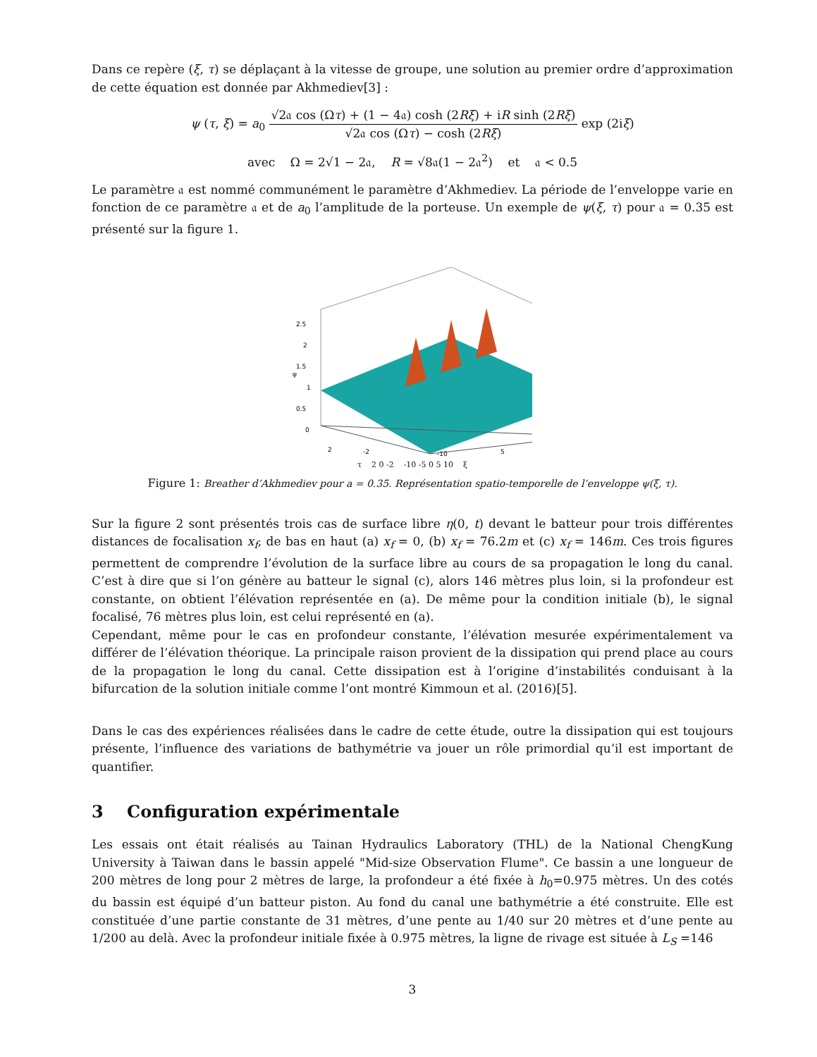Dans ce repère (ξ, τ) se déplaçant à la vitesse de groupe, une solution au premier ordre d’approximation de cette équation est donnée par Akhmediev[3] :
ψ (τ, ξ) = a<sub>0</sub> √2𝔞 cos (Ωτ) + (1 − 4𝔞) cosh (2Rξ) + iR sinh (2Rξ) √2𝔞 cos (Ωτ) − cosh (2Rξ) exp (2iξ)
avec Ω = 2√1 − 2𝔞, R = √8𝔞(1 − 2𝔞<sup>2</sup>) et 𝔞 < 0.5
Le paramètre 𝔞 est nommé communément le paramètre d’Akhmediev. La période de l’enveloppe varie en fonction de ce paramètre 𝔞 et de a<sub>0</sub> l’amplitude de la porteuse. Un exemple de ψ(ξ, τ) pour 𝔞 = 0.35 est présenté sur la figure 1.
2.5
2
1.5
1
0.5
0
ψ
2
-2
5
-10
τ 2 0 -2 -10 -5 0 5 10 ξ
Figure 1: Breather d’Akhmediev pour a = 0.35. Représentation spatio-temporelle de l’enveloppe ψ(ξ, τ).
Sur la figure 2 sont présentés trois cas de surface libre η(0, t) devant le batteur pour trois différentes distances de focalisation x<sub>f</sub>, de bas en haut (a) x<sub>f</sub> = 0, (b) x<sub>f</sub> = 76.2m et (c) x<sub>f</sub> = 146m. Ces trois figures permettent de comprendre l’évolution de la surface libre au cours de sa propagation le long du canal. C’est à dire que si l’on génère au batteur le signal (c), alors 146 mètres plus loin, si la profondeur est constante, on obtient l’élévation représentée en (a). De même pour la condition initiale (b), le signal focalisé, 76 mètres plus loin, est celui représenté en (a).
Cependant, même pour le cas en profondeur constante, l’élévation mesurée expérimentalement va différer de l’élévation théorique. La principale raison provient de la dissipation qui prend place au cours de la propagation le long du canal. Cette dissipation est à l’origine d’instabilités conduisant à la bifurcation de la solution initiale comme l’ont montré Kimmoun et al. (2016)[5].
Dans le cas des expériences réalisées dans le cadre de cette étude, outre la dissipation qui est toujours présente, l’influence des variations de bathymétrie va jouer un rôle primordial qu’il est important de quantifier.
3 Configuration expérimentale
Les essais ont était réalisés au Tainan Hydraulics Laboratory (THL) de la National ChengKung University à Taiwan dans le bassin appelé "Mid-size Observation Flume". Ce bassin a une longueur de 200 mètres de long pour 2 mètres de large, la profondeur a été fixée à h<sub>0</sub>=0.975 mètres. Un des cotés du bassin est équipé d’un batteur piston. Au fond du canal une bathymétrie a été construite. Elle est constituée d’une partie constante de 31 mètres, d’une pente au 1/40 sur 20 mètres et d’une pente au 1/200 au delà. Avec la profondeur initiale fixée à 0.975 mètres, la ligne de rivage est située à L<sub>S</sub> =146
3